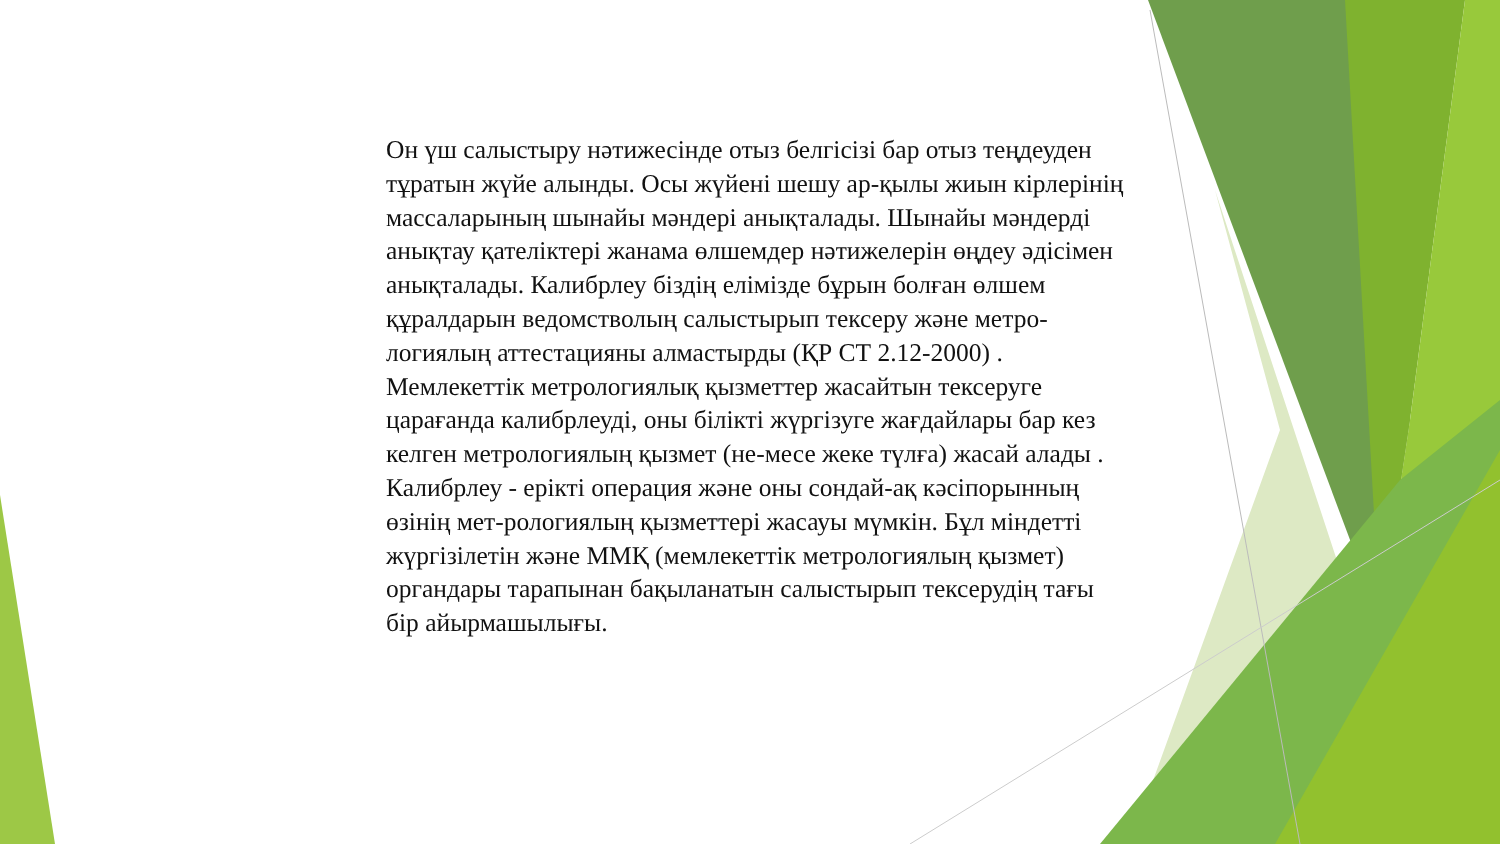Он үш салыстыру нәтижесінде отыз белгісізі бар отыз теңдеуден тұратын жүйе алынды. Осы жүйені шешу ар-қылы жиын кірлерінің массаларының шынайы мәндері анықталады. Шынайы мәндерді анықтау қателіктері жанама өлшемдер нәтижелерін өңдеу әдісімен анықталады. Калибрлеу біздің елімізде бұрын болған өлшем құралдарын ведомстволың салыстырып тексеру және метро-логиялың аттестацияны алмастырды (ҚР СТ 2.12-2000) . Мемлекеттік метрологиялық қызметтер жасайтын тексеруге царағанда калибрлеуді, оны білікті жүргізуге жағдайлары бар кез келген метрологиялың қызмет (не-месе жеке түлға) жасай алады . Калибрлеу - ерікті операция және оны сондай-ақ кәсіпорынның өзінің мет-рологиялың қызметтері жасауы мүмкін. Бұл міндетті жүргізілетін және ММҚ (мемлекеттік метрологиялың қызмет) органдары тарапынан бақыланатын салыстырып тексерудің тағы бір айырмашылығы.